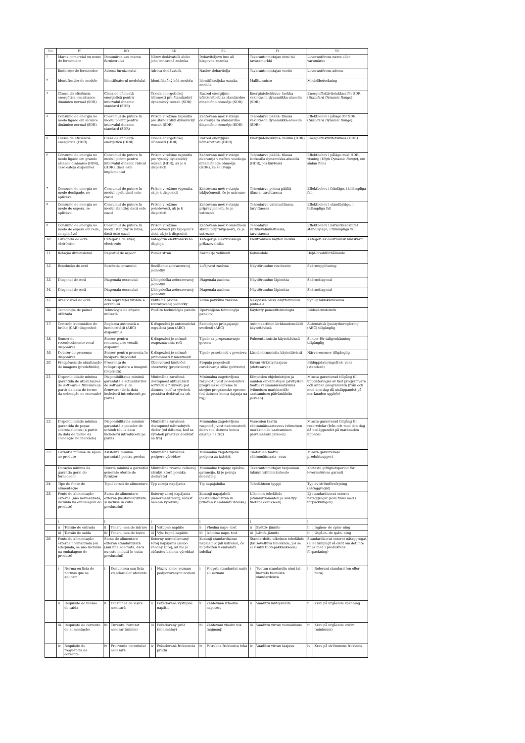| No. | PT | | RO | | SK | | SL | | FI | | SV | |
| --- | --- | --- | --- | --- | --- | --- | --- | --- | --- | --- | --- | --- |
| <sup>1</sup> | Marca comercial ou nome do fornecedor | | Denumirea sau marca furnizorului | | Názov dodávateľa alebo jeho ochranná známka | | Dobaviteljevo ime ali blagovna znamka | | Tavarantoimittajan nimi tai tavaramerkki | | Leverantörens namn eller varumärke | |
| | Endereço do fornecedor | | Adresa furnizorului | | Adresa dodávateľa | | Naslov dobavitelja | | Tavarantoimittajan osoite | | Leverantörens adress | |
| <sup>2</sup> | Identificador de modelo | | Identificatorul modelului | | Identifikačný kód modelu | | Identifikacijska oznaka modela | | Mallitunniste | | Modellbeteckning | |
| <sup>3</sup> | Classe de eficiência energética em alcance dinâmico normal (SDR) | | Clasa de eficiență energetică pentru intervalul dinamic standard (SDR) | | Trieda energetickej účinnosti pre štandardný dynamický rozsah (SDR) | | Razred energijske učinkovitosti za standardno dinamično območje (SDR) | | Energiatehokkuus- luokka vakiotason dynamiikka-alueella (SDR) | | Energieffektivitetsklass för SDR ( Standard Dynamic Range ) | |
| <sup>4</sup> | Consumo de energia no modo ligado em alcance dinâmico normal (SDR) | | Consumul de putere în modul pornit pentru intervalul dinamic standard (SDR) | | Príkon v režime zapnutia pre štandardný dynamický rozsah (SDR) | | Zahtevana moč v stanju delovanja za standardno dinamično območje (SDR) | | Tehontarve päällä- tilassa vakiotason dynamiikka-alueella (SDR) | | Effektbehov i påläge för SDR ( Standard Dynamic Range ) | |
| <sup>5</sup> | Classe de eficiência energética (HDR) | | Clasa de eficiență energetică (HDR) | | Trieda energetickej účinnosti (HDR) | | Razred energijske učinkovitosti (HDR) | | Energiatehokkuus- luokka (HDR) | | Energieffektivitetsklass (HDR) | |
| <sup>6</sup> | Consumo de energia no modo ligado em grande alcance dinâmico (HDR), caso esteja disponível | | Consumul de putere în modul pornit pentru intervalul dinamic ridicat (HDR), dacă este implementat | | Príkon v režime zapnutia pre vysoký dynamický rozsah (HDR), ak je k dispozícii | | Zahtevana moč v stanju delovanja v načinu visokega dinamičnega območja (HDR), če se izvaja | | Tehontarve päällä- tilassa korkealla dynamiikka-alueella (HDR), jos käytössä | | Effektbehov i påläge med HDR-visning ( High Dynamic Range ), om sådan finns | |
| <sup>7</sup> | Consumo de energia no modo desligado, se aplicável | | Consumul de putere în modul oprit, dacă este cazul | | Príkon v režime vypnutia, ak je k dispozícii | | Zahtevana moč v stanju izključenosti, če je ustrezno | | Tehontarve poissa päältä -tilassa, tarvittaessa | | Effektbehov i frånläge, i tillämpliga fall | |
| <sup>8</sup> | Consumo de energia no modo de espera, se aplicável | | Consumul de putere în modul standby, dacă este cazul | | Príkon v režime pohotovosti, ak je k dispozícii | | Zahtevana moč v stanju pripravljenosti, če je ustrezno | | Tehontarve valmiustilassa, tarvittaessa | | Effektbehov i standbyläge, i tillämpliga fall | |
| <sup>9</sup> | Consumo de energia no modo de espera em rede, se aplicável | | Consumul de putere în modul standby în rețea, dacă este cazul | | Príkon v režime pohotovosti pri zapojení v sieti, ak je k dispozícii | | Zahtevana moč v omrežnem stanju pripravljenosti, če je ustrezno | | Tehontarve verkkovalmiustilassa, tarvittaessa | | Effektbehov i nätverksanslutet standbyläge, i tillämpliga fall | |
| 10. | Categoria de ecrã eletrónico | | Categoria de afișaj electronic | | Kategória elektronického displeja | | Kategorija elektronskega prikazovalnika | | Elektronisen näytön luokka | | Kategori av elektronisk bildskärm | |
| 11. | Relação dimensional | | Raportul de aspect | | Pomer strán | | Razmerje velikosti | | Kokosuhde | | Höjd-breddförhållande | |
| 12. | Resolução do ecrã | | Rezoluția ecranului | | Rozlíšenie zobrazovacej jednotky | | Ločljivost zaslona | | Näyttöruudun resoluutio | | Skärmupplösning | |
| 13. | Diagonal do ecrã | | Diagonala ecranului | | Uhlopriečka zobrazovacej jednotky | | Diagonala zaslona | | Näyttöruudun läpimitta | | Skärmdiagonal | |
| 14. | Diagonal do ecrã | | Diagonala ecranului | | Uhlopriečka zobrazovacej jednotky | | Diagonala zaslona | | Näyttöruudun läpimitta | | Skärmdiagonal | |
| 15. | Área visível do ecrã | | Aria suprafeței vizibile a ecranului | | Viditeľná plocha zobrazovacej jednotky | | Vidna površina zaslona | | Näkyvissä oleva näyttöruudun pinta-ala | | Synlig bildskärmsarea | |
| 16. | Tecnologia de painel utilizada | | Tehnologia de afișare utilizată | | Použitá technológia panelu | | Uporabljena tehnologija panelov | | Käytetty paneeliteknologia | | Bildskärmsteknik | |
| 17. | Controlo automático do brilho (CAB) disponível | | Reglarea automată a luminozității (ABC) disponibilă | | K dispozícii je automatická regulácia jasu (ABC) | | Samodejno prilagajanje svetlosti (ABC) | | Automaattinen kirkkaudensäätö käytettävissä | | Automatisk ljusstyrkereglering (ABC) tillgänglig | |
| 18. | Sensor de reconhecimento vocal disponível | | Senzor pentru recunoaștere vocală disponibil | | K dispozícii je snímač rozpoznávania reči | | Tipalo za prepoznavanje govora | | Puheentunnistin käytettävissä | | Sensor för taligenkänning tillgänglig | |
| 19. | Detetor de presença disponível | | Senzor pentru prezența în încăpere disponibil | | K dispozícii je snímač prítomnosti v miestnosti | | Tipalo prisotnosti v prostoru | | Läsnäolotunnistin käytettävissä | | Närvarosensor tillgänglig | |
| 20. | Frequência de atualização de imagens (predefinido) | | Frecvența de reîmprospătare a imaginii (implicită) | | Obnovovací kmitočet obrazovky (predvolený) | | Stopnja pogostosti osveževanja slike (privzeto) | | Kuvan virkistystaajuus (oletusarvo) | | Bilduppdateringsfrek- vens (standard) | |
| 21. | Disponibilidade mínima garantida de atualizações de software e firmware (a partir da data de termo da colocação no mercado) | | Disponibilitatea minimă garantată a actualizărilor de software și de firmware (de la data încheierii introducerii pe piață) | | Minimálna zaručená dostupnosť aktualizácií softvéru a firmvéru [od dátumu, keď sa výrobok prestáva dodávať na trh | | Minimalna zagotovljena razpoložljivost posodobitev programske opreme in strojne programske opreme (od datuma konca dajanja na trg) | | Kiinteiden ohjelmistojen ja muiden ohjelmistojen pävitysten taattu vähimmäissaatavuus (viimeisen markkinoille saattamisen päivämäärän jälkeen) | | Minsta garanterad tillgång till uppdateringar av fast programvara och annan programvara (från och med den dag då utsläppandet på marknaden upphör) | |
| 22. | Disponibilidade mínima garantida de peças sobressalentes (a partir da data de termo da colocação no mercado) | | Disponibilitatea minimă garantată a pieselor de schimb (de la data încheierii introducerii pe piață) | | Minimálna zaručená dostupnosť náhradných dielov (od dátumu, keď sa výrobok prestáva dodávať na trh) | | Minimalna zagotovljena razpoložljivost nadomestnih delov (od datuma konca dajanja na trg) | | Varaosien taattu vähimmäissaatavuus (viimeisen markkinoille saattamisen päivämäärän jälkeen) | | Minsta garanterad tillgång till reservdelar (från och med den dag då utsläppandet på marknaden upphör) | |
| 23. | Garantia mínima de apoio ao produto | | Asistență minimă garantată pentru produs | | Minimálna zaručená podpora výrobkov | | Minimalna zagotovljena podpora za izdelek | | Tuotetuen taattu vähimmäissaata- vuus | | Minsta garanterade produktsupport | |
| | Duração mínima da garantia geral do fornecedor | | Durata minimă a garanției generale oferite de furnizor | | Minimálne trvanie celkovej záruky, ktorú ponúka dodávateľ | | Minimalno trajanje splošne garancije, ki jo ponuja dobavitelj | | Tavarantoimittajan tarjoaman takuun vähimmäiskesto | | Kortaste giltighetsperiod för leverantörens garanti | |
| 24. | Tipo de fonte de alimentação | | Tipul sursei de alimentare | | Typ zdroja napájania | | Tip napajalnika | | Teholähteen tyyppi | | Typ av strömförsörjning (nätaggregat) | |
| 25. | Fonte de alimentação externa (não normalizada; incluída na embalagem do produto) | | Sursa de alimentare externă (nestandardizată și inclusă în cutia produsului) | | Externý zdroj napájania (nenormalizovaný, súčasť balenia výrobku) | | Zunanji napajalnik (nestandardiziran in priložen v embalaži izdelka) | | Ulkoinen teholähde (standardoimaton ja sisältyy tuotepakkaukseen) | | Ej standardiserat externt nätaggregat (som finns med i förpackningen) | |
| | i | | i | | i | | i | | i | | i | |
| | ii | Tensão de entrada | ii | Tensiu- nea de intrare | ii | Vstupné napätie | ii | Vhodna nape- tost | ii | Syöttö- jännite | ii | Ingåen- de spän- ning |
| | iii | Tensão de saída | iii | Tensiu- nea de ieșire | iii | Výs- tupné napätie | iii | Izhodna nape- tost | iii | Lähtö- jännite | iii | Utgåen- de spän- ning |
| 26. | Fonte de alimentação externa normalizada (ou adequada, se não incluída na embalagem do produto) | | Sursa de alimentare externă standardizată (sau una adecvată, dacă nu este inclusă în cutia produsului) | | Externý normalizovaný zdroj napájania (alebo vhodný zdroj, ak nie je súčasťou balenia výrobku) | | Zunanji standardiziran napajalnik (ali ustrezen, če ni priložen v embalaži izdelka) | | Standardoitu ulkoinen teholähde (tai soveltuva teholähde, jos se ei sisälly tuotepakkaukseen) | | Standardiserat externt nätaggregat (eller lämpligt så dant om det inte finns med i produktens förpackning) | |
| | i | Norma ou lista de normas que se aplicam | i | Denumirea sau lista standardelor aferente | i | Názov alebo zoznam podporovaných noriem | i | Podprti standardni naziv ali seznam | i | Tuetun standardin nimi tai luettelo tuetuista standardeista | i | Relevant standard (en eller flera) |
| | ii | Requisito de tensão de saída | ii | Tensiunea de ieșire necesară | ii | Požadované výstupné napätie | ii | Zahtevana izhodna napetost | ii | Vaadittu lähtöjännite | ii | Krav på utgående spänning |
| | iii | Requisito de corrente de alimentação | iii | Curentul furnizat necesar (minim) | iii | Požadovaný prúd (minimálny) | iii | Zahtevani vhodni tok (najmanj) | iii | Vaadittu virran voimakkuus | iii | Krav på utgående ström (minimum) |
| | iv | Requisito de frequência da corrente | iv | Frecvența curentului necesară | iv | Požadovaná frekvencia prúdu | iv | Potrebna frekvenca toka | iv | Vaadittu virran taajuus | iv | Krav på strömmens frekvens |